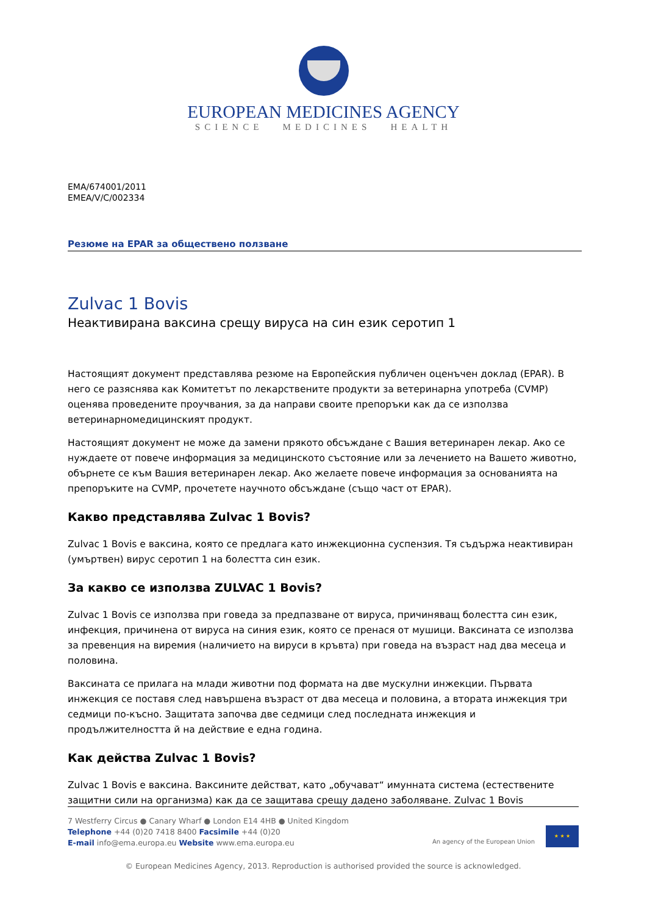EUROPEAN MEDICINES AGENCY
SCIENCE MEDICINES HEALTH
EMA/674001/2011
EMEA/V/C/002334
Резюме на EPAR за обществено ползване
Zulvac 1 Bovis
Неактивирана ваксина срещу вируса на син език серотип 1
Настоящият документ представлява резюме на Европейския публичен оценъчен доклад (EPAR). В него се разяснява как Комитетът по лекарствените продукти за ветеринарна употреба (CVMP) оценява проведените проучвания, за да направи своите препоръки как да се използва ветеринарномедицинският продукт.
Настоящият документ не може да замени прякото обсъждане с Вашия ветеринарен лекар. Ако се нуждаете от повече информация за медицинското състояние или за лечението на Вашето животно, обърнете се към Вашия ветеринарен лекар. Ако желаете повече информация за основанията на препоръките на CVMP, прочетете научното обсъждане (също част от EPAR).
Какво представлява Zulvac 1 Bovis?
Zulvac 1 Bovis е ваксина, която се предлага като инжекционна суспензия. Тя съдържа неактивиран (умъртвен) вирус серотип 1 на болестта син език.
За какво се използва ZULVAC 1 Bovis?
Zulvac 1 Bovis се използва при говеда за предпазване от вируса, причиняващ болестта син език, инфекция, причинена от вируса на синия език, която се пренася от мушици. Ваксината се използва за превенция на виремия (наличието на вируси в кръвта) при говеда на възраст над два месеца и половина.
Ваксината се прилага на млади животни под формата на две мускулни инжекции. Първата инжекция се поставя след навършена възраст от два месеца и половина, а втората инжекция три седмици по-късно. Защитата започва две седмици след последната инжекция и продължителността й на действие е една година.
Как действа Zulvac 1 Bovis?
Zulvac 1 Bovis е ваксина. Ваксините действат, като „обучават“ имунната система (естествените защитни сили на организма) как да се защитава срещу дадено заболяване. Zulvac 1 Bovis
7 Westferry Circus ● Canary Wharf ● London E14 4HB ● United Kingdom
Telephone +44 (0)20 7418 8400 Facsimile +44 (0)20
E-mail info@ema.europa.eu Website www.ema.europa.eu
An agency of the European Union
★ ★ ★
© European Medicines Agency, 2013. Reproduction is authorised provided the source is acknowledged.